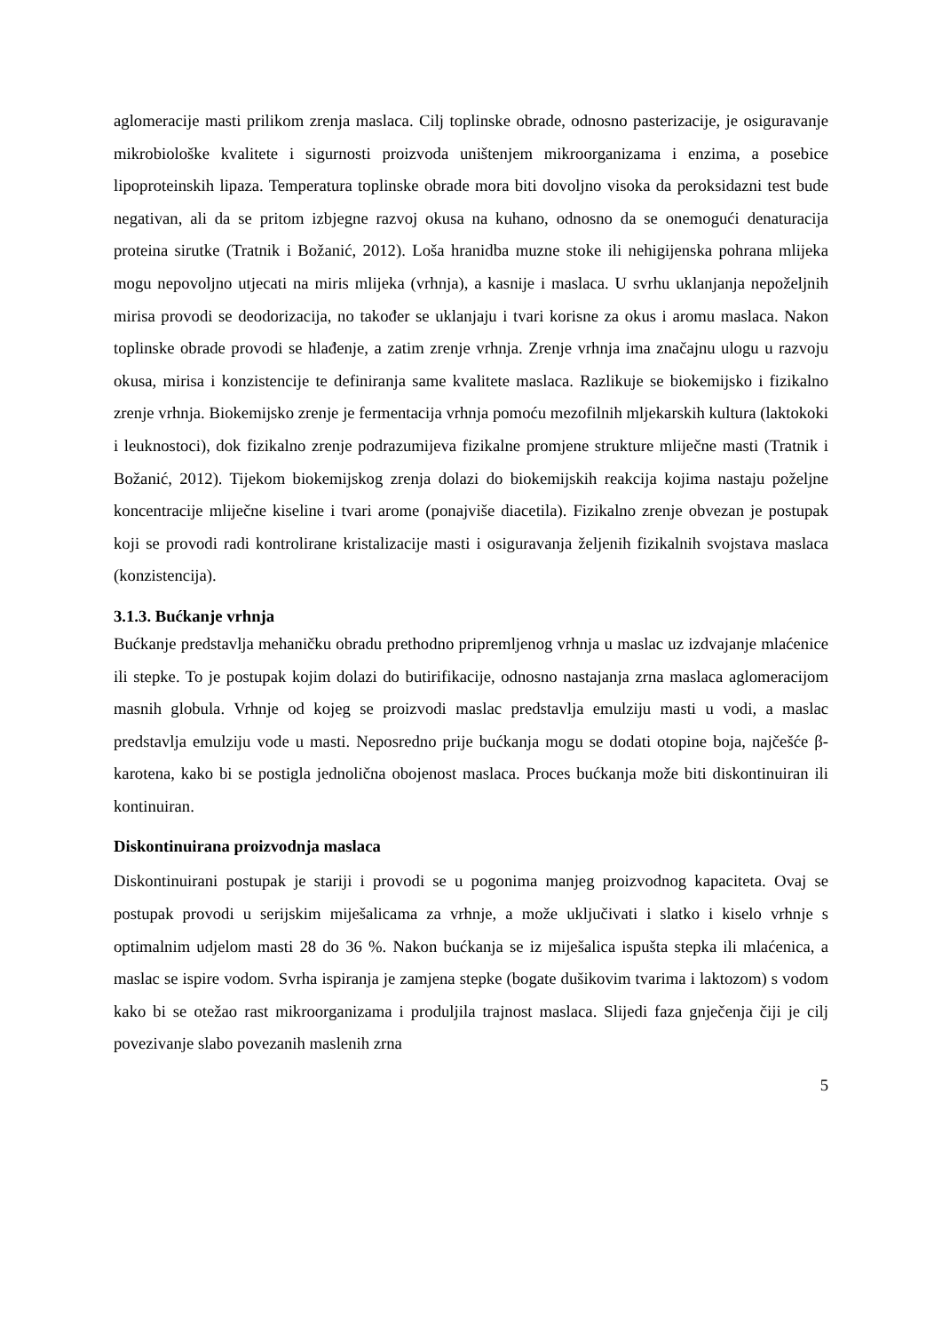aglomeracije masti prilikom zrenja maslaca. Cilj toplinske obrade, odnosno pasterizacije, je osiguravanje mikrobiološke kvalitete i sigurnosti proizvoda uništenjem mikroorganizama i enzima, a posebice lipoproteinskih lipaza. Temperatura toplinske obrade mora biti dovoljno visoka da peroksidazni test bude negativan, ali da se pritom izbjegne razvoj okusa na kuhano, odnosno da se onemogući denaturacija proteina sirutke (Tratnik i Božanić, 2012). Loša hranidba muzne stoke ili nehigijenska pohrana mlijeka mogu nepovoljno utjecati na miris mlijeka (vrhnja), a kasnije i maslaca. U svrhu uklanjanja nepoželjnih mirisa provodi se deodorizacija, no također se uklanjaju i tvari korisne za okus i aromu maslaca. Nakon toplinske obrade provodi se hlađenje, a zatim zrenje vrhnja. Zrenje vrhnja ima značajnu ulogu u razvoju okusa, mirisa i konzistencije te definiranja same kvalitete maslaca. Razlikuje se biokemijsko i fizikalno zrenje vrhnja. Biokemijsko zrenje je fermentacija vrhnja pomoću mezofilnih mljekarskih kultura (laktokoki i leuknostoci), dok fizikalno zrenje podrazumijeva fizikalne promjene strukture mliječne masti (Tratnik i Božanić, 2012). Tijekom biokemijskog zrenja dolazi do biokemijskih reakcija kojima nastaju poželjne koncentracije mliječne kiseline i tvari arome (ponajviše diacetila). Fizikalno zrenje obvezan je postupak koji se provodi radi kontrolirane kristalizacije masti i osiguravanja željenih fizikalnih svojstava maslaca (konzistencija).
3.1.3. Bućkanje vrhnja
Bućkanje predstavlja mehaničku obradu prethodno pripremljenog vrhnja u maslac uz izdvajanje mlaćenice ili stepke. To je postupak kojim dolazi do butirifikacije, odnosno nastajanja zrna maslaca aglomeracijom masnih globula. Vrhnje od kojeg se proizvodi maslac predstavlja emulziju masti u vodi, a maslac predstavlja emulziju vode u masti. Neposredno prije bućkanja mogu se dodati otopine boja, najčešće β-karotena, kako bi se postigla jednolična obojenost maslaca. Proces bućkanja može biti diskontinuiran ili kontinuiran.
Diskontinuirana proizvodnja maslaca
Diskontinuirani postupak je stariji i provodi se u pogonima manjeg proizvodnog kapaciteta. Ovaj se postupak provodi u serijskim miješalicama za vrhnje, a može uključivati i slatko i kiselo vrhnje s optimalnim udjelom masti 28 do 36 %. Nakon bućkanja se iz miješalica ispušta stepka ili mlaćenica, a maslac se ispire vodom. Svrha ispiranja je zamjena stepke (bogate dušikovim tvarima i laktozom) s vodom kako bi se otežao rast mikroorganizama i produljila trajnost maslaca. Slijedi faza gnječenja čiji je cilj povezivanje slabo povezanih maslenih zrna
5